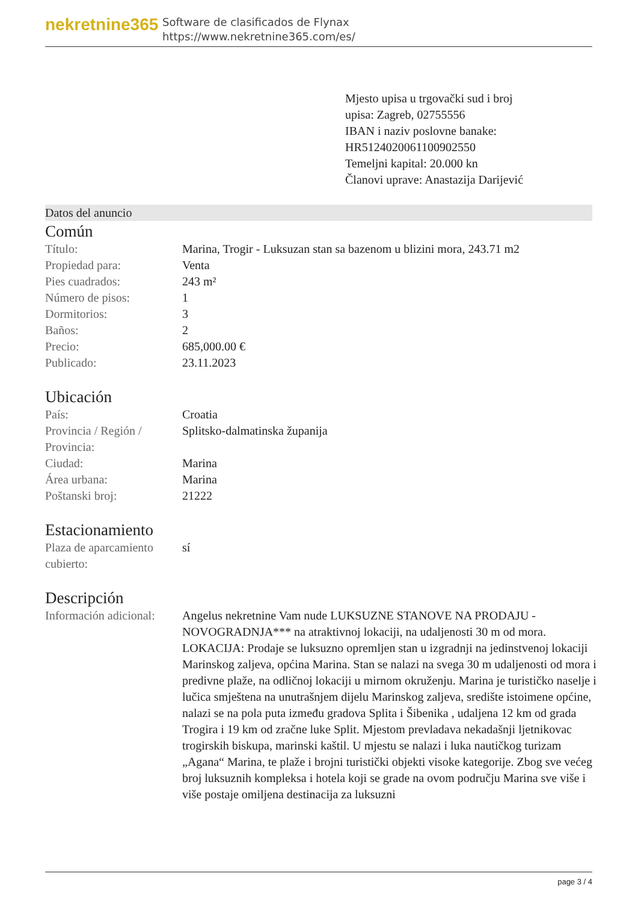nekretnine365
Software de clasificados de Flynax
https://www.nekretnine365.com/es/
Mjesto upisa u trgovački sud i broj upisa: Zagreb, 02755556
IBAN i naziv poslovne banake: HR5124020061100902550
Temeljni kapital: 20.000 kn
Članovi uprave: Anastazija Darijević
Datos del anuncio
Común
| Título: | Marina, Trogir - Luksuzan stan sa bazenom u blizini mora, 243.71 m2 |
| Propiedad para: | Venta |
| Pies cuadrados: | 243 m² |
| Número de pisos: | 1 |
| Dormitorios: | 3 |
| Baños: | 2 |
| Precio: | 685,000.00 € |
| Publicado: | 23.11.2023 |
Ubicación
| País: | Croatia |
| Provincia / Región / Provincia: | Splitsko-dalmatinska županija |
| Ciudad: | Marina |
| Área urbana: | Marina |
| Poštanski broj: | 21222 |
Estacionamiento
| Plaza de aparcamiento cubierto: | sí |
Descripción
| Información adicional: | Angelus nekretnine Vam nude LUKSUZNE STANOVE NA PRODAJU - NOVOGRADNJA*** na atraktivnoj lokaciji, na udaljenosti 30 m od mora. LOKACIJA: Prodaje se luksuzno opremljen stan u izgradnji na jedinstvenoj lokaciji Marinskog zaljeva, općina Marina. Stan se nalazi na svega 30 m udaljenosti od mora i predivne plaže, na odličnoj lokaciji u mirnom okruženju. Marina je turističko naselje i lučica smještena na unutrašnjem dijelu Marinskog zaljeva, središte istoimene općine, nalazi se na pola puta između gradova Splita i Šibenika , udaljena 12 km od grada Trogira i 19 km od zračne luke Split. Mjestom prevladava nekadašnji ljetnikovac trogirskih biskupa, marinski kaštil. U mjestu se nalazi i luka nautičkog turizam „Agana“ Marina, te plaže i brojni turistički objekti visoke kategorije. Zbog sve većeg broj luksuznih kompleksa i hotela koji se grade na ovom području Marina sve više i više postaje omiljena destinacija za luksuzni |
page 3 / 4